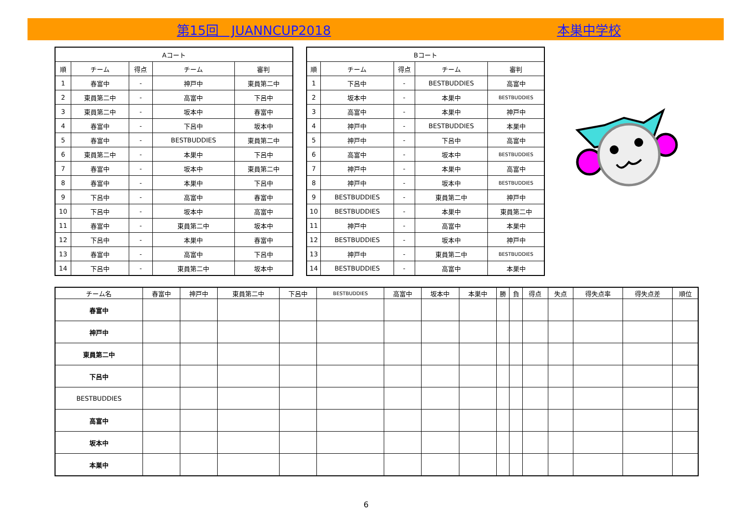第15回　JUANNCUP2018 本巣中学校
| Aコート | | | | |
| --- | --- | --- | --- | --- |
| 順 | チーム | 得点 | チーム | 審判 |
| 1 | 春富中 | - | 神戸中 | 東員第二中 |
| 2 | 東員第二中 | - | 高富中 | 下呂中 |
| 3 | 東員第二中 | - | 坂本中 | 春富中 |
| 4 | 春富中 | - | 下呂中 | 坂本中 |
| 5 | 春富中 | - | BESTBUDDIES | 東員第二中 |
| 6 | 東員第二中 | - | 本巣中 | 下呂中 |
| 7 | 春富中 | - | 坂本中 | 東員第二中 |
| 8 | 春富中 | - | 本巣中 | 下呂中 |
| 9 | 下呂中 | - | 高富中 | 春富中 |
| 10 | 下呂中 | - | 坂本中 | 高富中 |
| 11 | 春富中 | - | 東員第二中 | 坂本中 |
| 12 | 下呂中 | - | 本巣中 | 春富中 |
| 13 | 春富中 | - | 高富中 | 下呂中 |
| 14 | 下呂中 | - | 東員第二中 | 坂本中 |
| Bコート | | | | |
| --- | --- | --- | --- | --- |
| 順 | チーム | 得点 | チーム | 審判 |
| 1 | 下呂中 | - | BESTBUDDIES | 高富中 |
| 2 | 坂本中 | - | 本巣中 | BESTBUDDIES |
| 3 | 高富中 | - | 本巣中 | 神戸中 |
| 4 | 神戸中 | - | BESTBUDDIES | 本巣中 |
| 5 | 神戸中 | - | 下呂中 | 高富中 |
| 6 | 高富中 | - | 坂本中 | BESTBUDDIES |
| 7 | 神戸中 | - | 本巣中 | 高富中 |
| 8 | 神戸中 | - | 坂本中 | BESTBUDDIES |
| 9 | BESTBUDDIES | - | 東員第二中 | 神戸中 |
| 10 | BESTBUDDIES | - | 本巣中 | 東員第二中 |
| 11 | 神戸中 | - | 高富中 | 本巣中 |
| 12 | BESTBUDDIES | - | 坂本中 | 神戸中 |
| 13 | 神戸中 | - | 東員第二中 | BESTBUDDIES |
| 14 | BESTBUDDIES | - | 高富中 | 本巣中 |
| チーム名 | 春富中 | 神戸中 | 東員第二中 | 下呂中 | BESTBUDDIES | 高富中 | 坂本中 | 本巣中 | 勝 | 負 | 得点 | 失点 | 得失点率 | 得失点差 | 順位 |
| --- | --- | --- | --- | --- | --- | --- | --- | --- | --- | --- | --- | --- | --- | --- | --- |
| 春富中 | | | | | | | | | | | | | | | |
| 神戸中 | | | | | | | | | | | | | | | |
| 東員第二中 | | | | | | | | | | | | | | | |
| 下呂中 | | | | | | | | | | | | | | | |
| BESTBUDDIES | | | | | | | | | | | | | | | |
| 高富中 | | | | | | | | | | | | | | | |
| 坂本中 | | | | | | | | | | | | | | | |
| 本巣中 | | | | | | | | | | | | | | | |
6